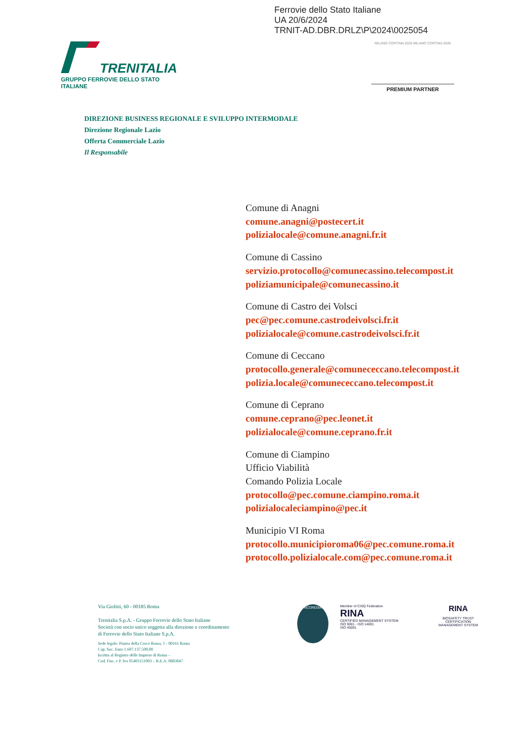Ferrovie dello Stato Italiane
UA 20/6/2024
TRNIT-AD.DBR.DRLZ\P\2024\0025054
TRENITALIA
GRUPPO FERROVIE DELLO STATO ITALIANE
MILANO CORTINA 2026 MILANO CORTINA 2026
PREMIUM PARTNER
DIREZIONE BUSINESS REGIONALE E SVILUPPO INTERMODALE
Direzione Regionale Lazio
Offerta Commerciale Lazio
Il Responsabile
Comune di Anagni
comune.anagni@postecert.it
polizialocale@comune.anagni.fr.it
Comune di Cassino
servizio.protocollo@comunecassino.telecompost.it
poliziamunicipale@comunecassino.it
Comune di Castro dei Volsci
pec@pec.comune.castrodeivolsci.fr.it
polizialocale@comune.castrodeivolsci.fr.it
Comune di Ceccano
protocollo.generale@comunececcano.telecompost.it
polizia.locale@comunececcano.telecompost.it
Comune di Ceprano
comune.ceprano@pec.leonet.it
polizialocale@comune.ceprano.fr.it
Comune di Ciampino
Ufficio Viabilità
Comando Polizia Locale
protocollo@pec.comune.ciampino.roma.it
polizialocaleciampino@pec.it
Municipio VI Roma
protocollo.municipioroma06@pec.comune.roma.it
protocollo.polizialocale.com@pec.comune.roma.it
Via Giolitti, 60 - 00185 Roma
Trenitalia S.p.A. - Gruppo Ferrovie dello Stato Italiane
Società con socio unico soggetta alla direzione e coordinamento
di Ferrovie dello Stato Italiane S.p.A.
Sede legale: Piazza della Croce Rossa, 1 - 00161 Roma
Cap. Soc. Euro 1.607.137.500,00
Iscritta al Registro delle Imprese di Roma –
Cod. Fisc. e P. Iva 05403151003 – R.E.A. 0883047
ACCREDIA
Member of CISQ Federation
RINA
CERTIFIED MANAGEMENT SYSTEM
ISO 9001 - ISO 14001
ISO 45001
RINA
BIOSAFETY TRUST
CERTIFICATION
MANAGEMENT SYSTEM